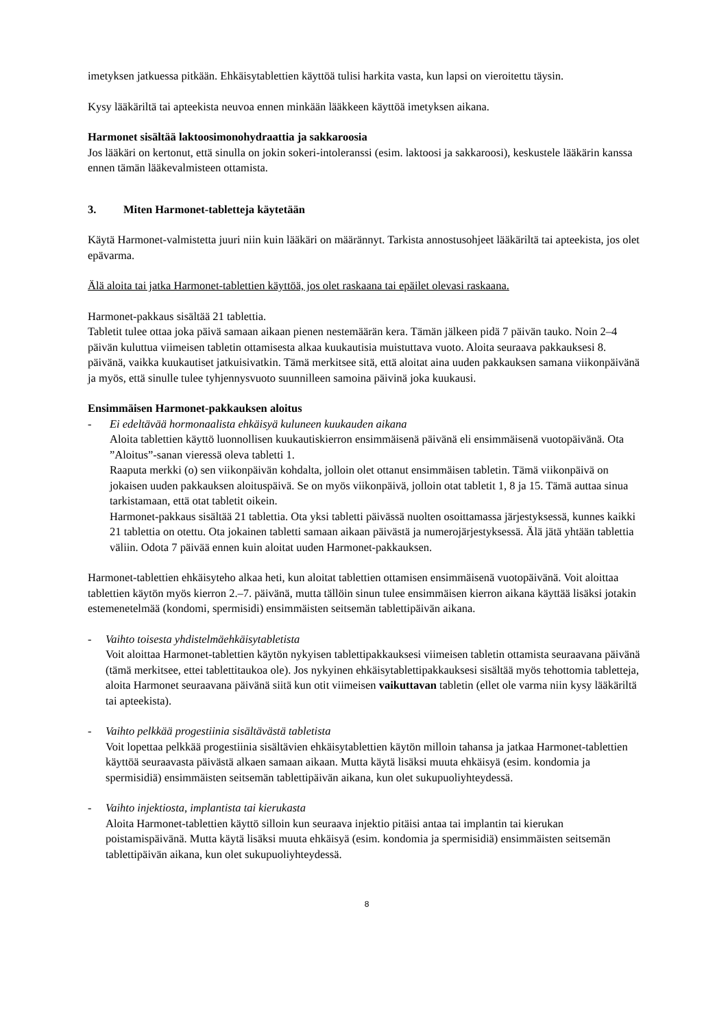imetyksen jatkuessa pitkään. Ehkäisytablettien käyttöä tulisi harkita vasta, kun lapsi on vieroitettu täysin.
Kysy lääkäriltä tai apteekista neuvoa ennen minkään lääkkeen käyttöä imetyksen aikana.
Harmonet sisältää laktoosimonohydraattia ja sakkaroosia
Jos lääkäri on kertonut, että sinulla on jokin sokeri-intoleranssi (esim. laktoosi ja sakkaroosi), keskustele lääkärin kanssa ennen tämän lääkevalmisteen ottamista.
3. Miten Harmonet-tabletteja käytetään
Käytä Harmonet-valmistetta juuri niin kuin lääkäri on määrännyt. Tarkista annostusohjeet lääkäriltä tai apteekista, jos olet epävarma.
Älä aloita tai jatka Harmonet-tablettien käyttöä, jos olet raskaana tai epäilet olevasi raskaana.
Harmonet-pakkaus sisältää 21 tablettia.
Tabletit tulee ottaa joka päivä samaan aikaan pienen nestemäärän kera. Tämän jälkeen pidä 7 päivän tauko. Noin 2–4 päivän kuluttua viimeisen tabletin ottamisesta alkaa kuukautisia muistuttava vuoto. Aloita seuraava pakkauksesi 8. päivänä, vaikka kuukautiset jatkuisivatkin. Tämä merkitsee sitä, että aloitat aina uuden pakkauksen samana viikonpäivänä ja myös, että sinulle tulee tyhjennysvuoto suunnilleen samoina päivinä joka kuukausi.
Ensimmäisen Harmonet-pakkauksen aloitus
- Ei edeltävää hormonaalista ehkäisyä kuluneen kuukauden aikana
Aloita tablettien käyttö luonnollisen kuukautiskierron ensimmäisenä päivänä eli ensimmäisenä vuotopäivänä. Ota ”Aloitus”-sanan vieressä oleva tabletti 1.
Raaputa merkki (o) sen viikonpäivän kohdalta, jolloin olet ottanut ensimmäisen tabletin. Tämä viikonpäivä on jokaisen uuden pakkauksen aloituspäivä. Se on myös viikonpäivä, jolloin otat tabletit 1, 8 ja 15. Tämä auttaa sinua tarkistamaan, että otat tabletit oikein.
Harmonet-pakkaus sisältää 21 tablettia. Ota yksi tabletti päivässä nuolten osoittamassa järjestyksessä, kunnes kaikki 21 tablettia on otettu. Ota jokainen tabletti samaan aikaan päivästä ja numerojärjestyksessä. Älä jätä yhtään tablettia väliin. Odota 7 päivää ennen kuin aloitat uuden Harmonet-pakkauksen.
Harmonet-tablettien ehkäisyteho alkaa heti, kun aloitat tablettien ottamisen ensimmäisenä vuotopäivänä. Voit aloittaa tablettien käytön myös kierron 2.–7. päivänä, mutta tällöin sinun tulee ensimmäisen kierron aikana käyttää lisäksi jotakin estemenetelmää (kondomi, spermisidi) ensimmäisten seitsemän tablettipäivän aikana.
- Vaihto toisesta yhdistelmäehkäisytabletista
Voit aloittaa Harmonet-tablettien käytön nykyisen tablettipakkauksesi viimeisen tabletin ottamista seuraavana päivänä (tämä merkitsee, ettei tablettitaukoa ole). Jos nykyinen ehkäisytablettipakkauksesi sisältää myös tehottomia tabletteja, aloita Harmonet seuraavana päivänä siitä kun otit viimeisen vaikuttavan tabletin (ellet ole varma niin kysy lääkäriltä tai apteekista).
- Vaihto pelkkää progestiinia sisältävästä tabletista
Voit lopettaa pelkkää progestiinia sisältävien ehkäisytablettien käytön milloin tahansa ja jatkaa Harmonet-tablettien käyttöä seuraavasta päivästä alkaen samaan aikaan. Mutta käytä lisäksi muuta ehkäisyä (esim. kondomia ja spermisidiä) ensimmäisten seitsemän tablettipäivän aikana, kun olet sukupuoliyhteydessä.
- Vaihto injektiosta, implantista tai kierukasta
Aloita Harmonet-tablettien käyttö silloin kun seuraava injektio pitäisi antaa tai implantin tai kierukan poistamispäivänä. Mutta käytä lisäksi muuta ehkäisyä (esim. kondomia ja spermisidiä) ensimmäisten seitsemän tablettipäivän aikana, kun olet sukupuoliyhteydessä.
8